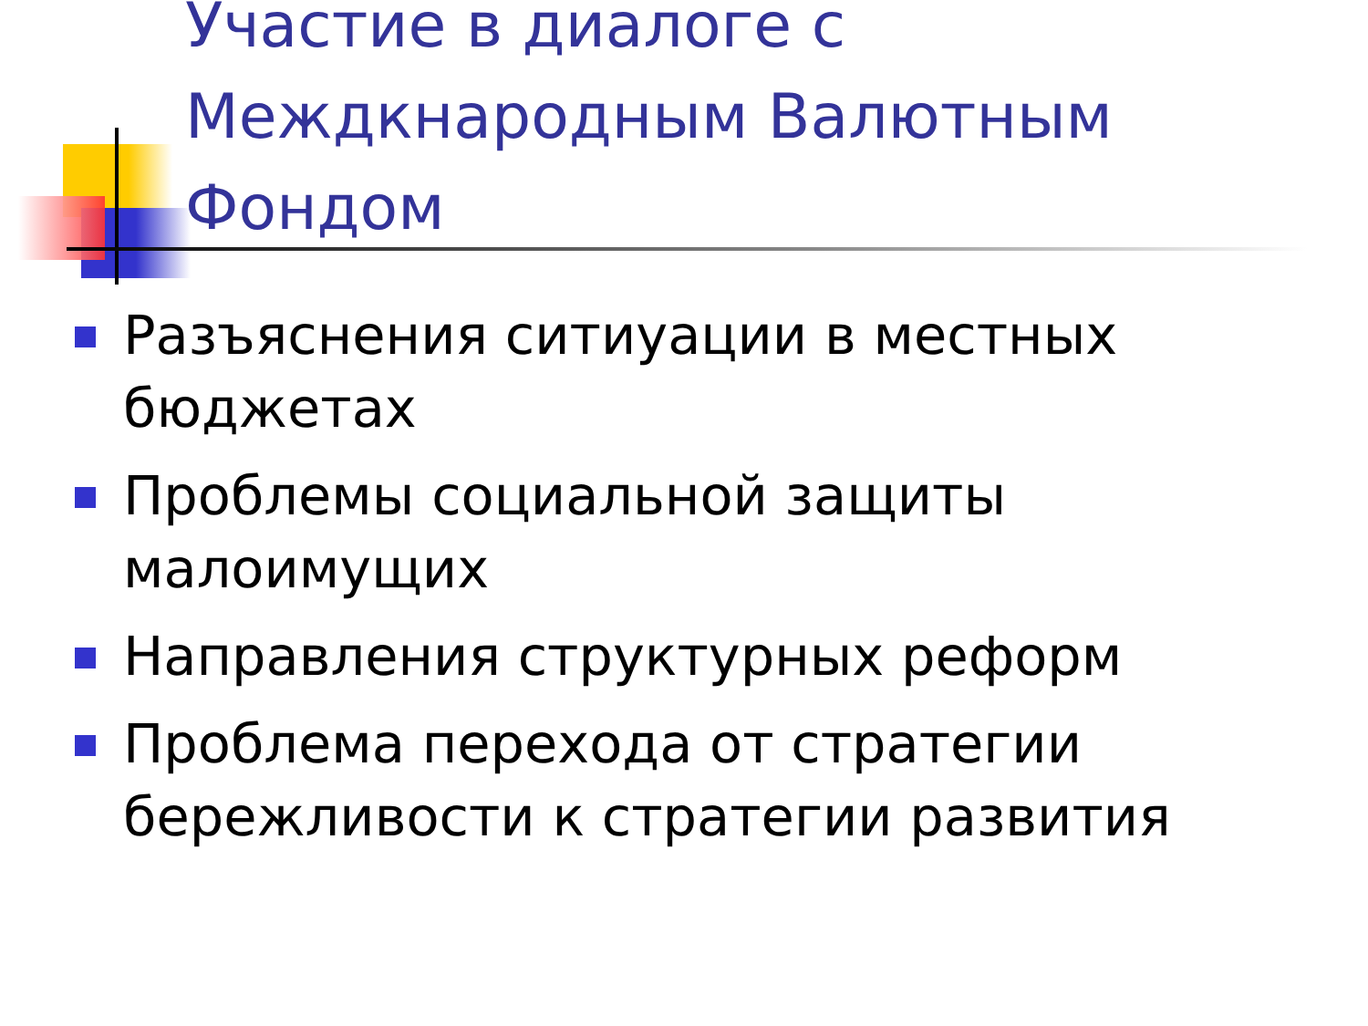Участие в диалоге с Междкнародным Валютным Фондом
Разъяснения ситиуации в местных бюджетах
Проблемы социальной защиты малоимущих
Направления структурных реформ
Проблема перехода от стратегии бережливости к стратегии развития